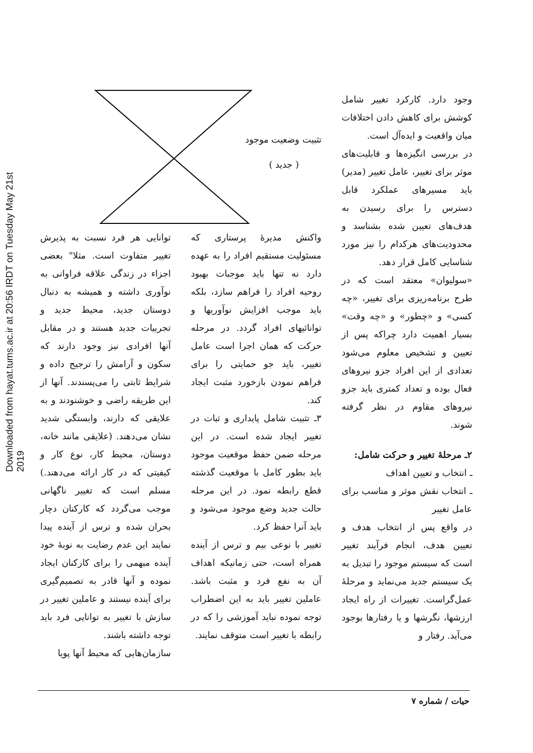Downloaded from hayat.tums.ac.ir at 20:56 IRDT on Tuesday May 21st 2019
وجود دارد. کارکرد تغییر شامل کوشش برای کاهش دادن اختلافات میان واقعیت و ایده‌آل است.
در بررسی انگیزه‌ها و قابلیت‌های موثر برای تغییر، عامل تغییر (مدیر) باید مسیرهای عملکرد قابل دسترس را برای رسیدن به هدف‌های تعیین شده بشناسد و محدودیت‌های هرکدام را نیز مورد شناسایی کامل قرار دهد.
«سولیوان» معتقد است که در طرح برنامه‌ریزی برای تغییر، «چه کسی» و «چطور» و «چه وقت» بسیار اهمیت دارد چراکه پس از تعیین و تشخیص معلوم می‌شود تعدادی از این افراد جزو نیروهای فعال بوده و تعداد کمتری باید جزو نیروهای مقاوم در نظر گرفته شوند.
۲ـ مرحلهٔ تغییر و حرکت شامل:
ـ انتخاب و تعیین اهداف
ـ انتخاب نقش موثر و مناسب برای عامل تغییر
در واقع پس از انتخاب هدف و تعیین هدف، انجام فرآیند تغییر است که سیستم موجود را تبدیل به یک سیستم جدید می‌نماید و مرحلهٔ عمل‌گراست. تغییرات از راه ایجاد ارزشها، نگرشها و یا رفتارها بوجود می‌آید. رفتار و
تثبیت وضعیت موجود
( جدید )
واکنش مدیرهٔ پرستاری که مسئولیت مستقیم افراد را به عهده دارد نه تنها باید موجبات بهبود روحیه افراد را فراهم سازد، بلکه باید موجب افزایش نوآوریها و توانائیهای افراد گردد. در مرحله حرکت که همان اجرا است عامل تغییر، باید جو حمایتی را برای فراهم نمودن بازخورد مثبت ایجاد کند.
۳ـ تثبیت شامل پایداری و ثبات در تغییر ایجاد شده است. در این مرحله ضمن حفظ موقعیت موجود باید بطور کامل با موقعیت گذشته قطع رابطه نمود. در این مرحله حالت جدید وضع موجود می‌شود و باید آنرا حفظ کرد.
تغییر با نوعی بیم و ترس از آینده همراه است، حتی زمانیکه اهداف آن به نفع فرد و مثبت باشد. عاملین تغییر باید به این اضطراب توجه نموده نباید آموزشی را که در رابطه با تغییر است متوقف نمایند.
توانایی هر فرد نسبت به پذیرش تغییر متفاوت است. مثلا" بعضی اجزاء در زندگی علاقه فراوانی به نوآوری داشته و همیشه به دنبال دوستان جدید، محیط جدید و تجربیات جدید هستند و در مقابل آنها افرادی نیز وجود دارند که سکون و آرامش را ترجیح داده و شرایط ثابتی را می‌پسندند. آنها از این طریقه راضی و خوشنودند و به علایقی که دارند، وابستگی شدید نشان می‌دهند. (علایقی مانند خانه، دوستان، محیط کار، نوع کار و کیفیتی که در کار ارائه می‌دهند.) مسلم است که تغییر ناگهانی موجب می‌گردد که کارکنان دچار بحران شده و ترس از آینده پیدا نمایند این عدم رضایت به نوبهٔ خود آینده مبهمی را برای کارکنان ایجاد نموده و آنها قادر به تصمیم‌گیری برای آینده نیستند و عاملین تغییر در سازش با تغییر به توانایی فرد باید توجه داشته باشند.
سازمان‌هایی که محیط آنها پویا
حیات / شماره ۷